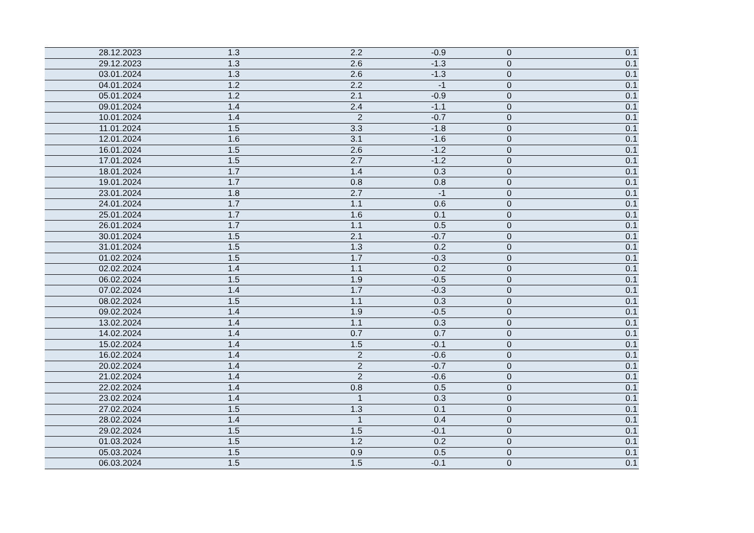| 28.12.2023 | 1.3 | 2.2 | -0.9 | 0 | 0.1 |
| 29.12.2023 | 1.3 | 2.6 | -1.3 | 0 | 0.1 |
| 03.01.2024 | 1.3 | 2.6 | -1.3 | 0 | 0.1 |
| 04.01.2024 | 1.2 | 2.2 | -1 | 0 | 0.1 |
| 05.01.2024 | 1.2 | 2.1 | -0.9 | 0 | 0.1 |
| 09.01.2024 | 1.4 | 2.4 | -1.1 | 0 | 0.1 |
| 10.01.2024 | 1.4 | 2 | -0.7 | 0 | 0.1 |
| 11.01.2024 | 1.5 | 3.3 | -1.8 | 0 | 0.1 |
| 12.01.2024 | 1.6 | 3.1 | -1.6 | 0 | 0.1 |
| 16.01.2024 | 1.5 | 2.6 | -1.2 | 0 | 0.1 |
| 17.01.2024 | 1.5 | 2.7 | -1.2 | 0 | 0.1 |
| 18.01.2024 | 1.7 | 1.4 | 0.3 | 0 | 0.1 |
| 19.01.2024 | 1.7 | 0.8 | 0.8 | 0 | 0.1 |
| 23.01.2024 | 1.8 | 2.7 | -1 | 0 | 0.1 |
| 24.01.2024 | 1.7 | 1.1 | 0.6 | 0 | 0.1 |
| 25.01.2024 | 1.7 | 1.6 | 0.1 | 0 | 0.1 |
| 26.01.2024 | 1.7 | 1.1 | 0.5 | 0 | 0.1 |
| 30.01.2024 | 1.5 | 2.1 | -0.7 | 0 | 0.1 |
| 31.01.2024 | 1.5 | 1.3 | 0.2 | 0 | 0.1 |
| 01.02.2024 | 1.5 | 1.7 | -0.3 | 0 | 0.1 |
| 02.02.2024 | 1.4 | 1.1 | 0.2 | 0 | 0.1 |
| 06.02.2024 | 1.5 | 1.9 | -0.5 | 0 | 0.1 |
| 07.02.2024 | 1.4 | 1.7 | -0.3 | 0 | 0.1 |
| 08.02.2024 | 1.5 | 1.1 | 0.3 | 0 | 0.1 |
| 09.02.2024 | 1.4 | 1.9 | -0.5 | 0 | 0.1 |
| 13.02.2024 | 1.4 | 1.1 | 0.3 | 0 | 0.1 |
| 14.02.2024 | 1.4 | 0.7 | 0.7 | 0 | 0.1 |
| 15.02.2024 | 1.4 | 1.5 | -0.1 | 0 | 0.1 |
| 16.02.2024 | 1.4 | 2 | -0.6 | 0 | 0.1 |
| 20.02.2024 | 1.4 | 2 | -0.7 | 0 | 0.1 |
| 21.02.2024 | 1.4 | 2 | -0.6 | 0 | 0.1 |
| 22.02.2024 | 1.4 | 0.8 | 0.5 | 0 | 0.1 |
| 23.02.2024 | 1.4 | 1 | 0.3 | 0 | 0.1 |
| 27.02.2024 | 1.5 | 1.3 | 0.1 | 0 | 0.1 |
| 28.02.2024 | 1.4 | 1 | 0.4 | 0 | 0.1 |
| 29.02.2024 | 1.5 | 1.5 | -0.1 | 0 | 0.1 |
| 01.03.2024 | 1.5 | 1.2 | 0.2 | 0 | 0.1 |
| 05.03.2024 | 1.5 | 0.9 | 0.5 | 0 | 0.1 |
| 06.03.2024 | 1.5 | 1.5 | -0.1 | 0 | 0.1 |